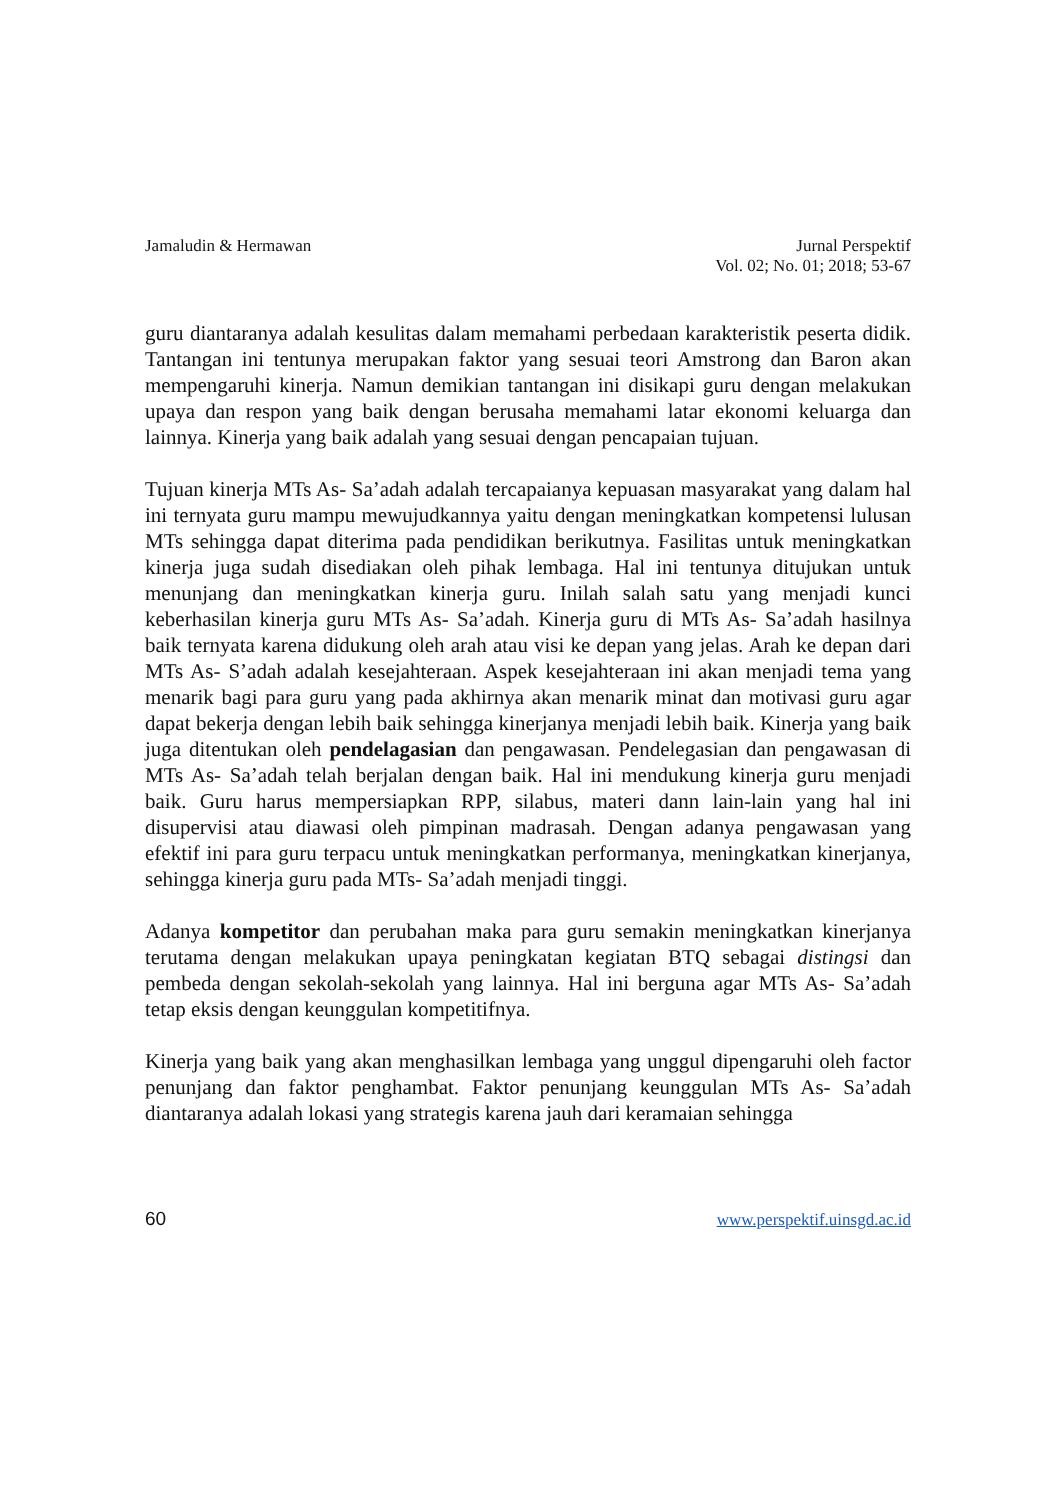Jamaludin & Hermawan Jurnal Perspektif
Vol. 02; No. 01; 2018; 53-67
guru diantaranya adalah kesulitas dalam memahami perbedaan karakteristik peserta didik. Tantangan ini tentunya merupakan faktor yang sesuai teori Amstrong dan Baron akan mempengaruhi kinerja. Namun demikian tantangan ini disikapi guru dengan melakukan upaya dan respon yang baik dengan berusaha memahami latar ekonomi keluarga dan lainnya. Kinerja yang baik adalah yang sesuai dengan pencapaian tujuan.
Tujuan kinerja MTs As- Sa’adah adalah tercapaianya kepuasan masyarakat yang dalam hal ini ternyata guru mampu mewujudkannya yaitu dengan meningkatkan kompetensi lulusan MTs sehingga dapat diterima pada pendidikan berikutnya. Fasilitas untuk meningkatkan kinerja juga sudah disediakan oleh pihak lembaga. Hal ini tentunya ditujukan untuk menunjang dan meningkatkan kinerja guru. Inilah salah satu yang menjadi kunci keberhasilan kinerja guru MTs As- Sa’adah. Kinerja guru di MTs As- Sa’adah hasilnya baik ternyata karena didukung oleh arah atau visi ke depan yang jelas. Arah ke depan dari MTs As- S’adah adalah kesejahteraan. Aspek kesejahteraan ini akan menjadi tema yang menarik bagi para guru yang pada akhirnya akan menarik minat dan motivasi guru agar dapat bekerja dengan lebih baik sehingga kinerjanya menjadi lebih baik. Kinerja yang baik juga ditentukan oleh pendelagasian dan pengawasan. Pendelegasian dan pengawasan di MTs As- Sa’adah telah berjalan dengan baik. Hal ini mendukung kinerja guru menjadi baik. Guru harus mempersiapkan RPP, silabus, materi dann lain-lain yang hal ini disupervisi atau diawasi oleh pimpinan madrasah. Dengan adanya pengawasan yang efektif ini para guru terpacu untuk meningkatkan performanya, meningkatkan kinerjanya, sehingga kinerja guru pada MTs- Sa’adah menjadi tinggi.
Adanya kompetitor dan perubahan maka para guru semakin meningkatkan kinerjanya terutama dengan melakukan upaya peningkatan kegiatan BTQ sebagai distingsi dan pembeda dengan sekolah-sekolah yang lainnya. Hal ini berguna agar MTs As- Sa’adah tetap eksis dengan keunggulan kompetitifnya.
Kinerja yang baik yang akan menghasilkan lembaga yang unggul dipengaruhi oleh factor penunjang dan faktor penghambat. Faktor penunjang keunggulan MTs As- Sa’adah diantaranya adalah lokasi yang strategis karena jauh dari keramaian sehingga
60 www.perspektif.uinsgd.ac.id